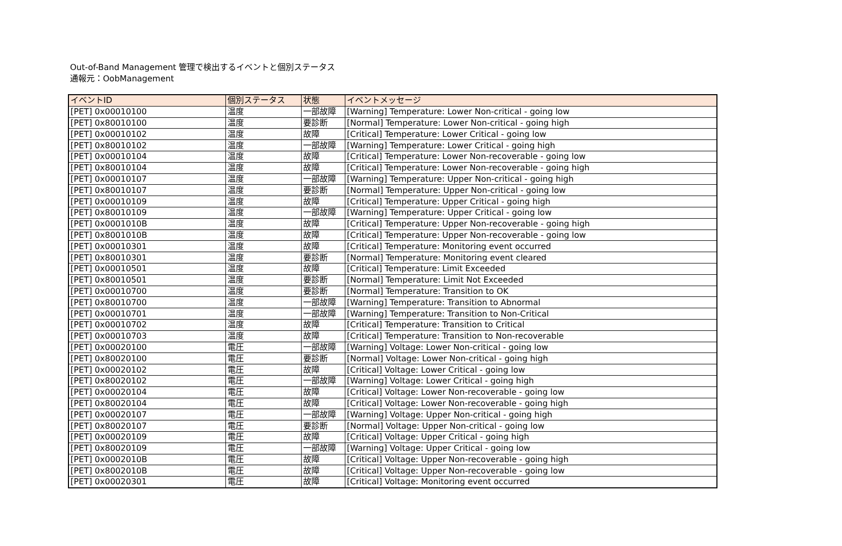Out-of-Band Management 管理で検出するイベントと個別ステータス
通報元：OobManagement
| イベントID | 個別ステータス | 状態 | イベントメッセージ |
| --- | --- | --- | --- |
| [PET] 0x00010100 | 温度 | 一部故障 | [Warning] Temperature: Lower Non-critical - going low |
| [PET] 0x80010100 | 温度 | 要診断 | [Normal] Temperature: Lower Non-critical - going high |
| [PET] 0x00010102 | 温度 | 故障 | [Critical] Temperature: Lower Critical - going low |
| [PET] 0x80010102 | 温度 | 一部故障 | [Warning] Temperature: Lower Critical - going high |
| [PET] 0x00010104 | 温度 | 故障 | [Critical] Temperature: Lower Non-recoverable - going low |
| [PET] 0x80010104 | 温度 | 故障 | [Critical] Temperature: Lower Non-recoverable - going high |
| [PET] 0x00010107 | 温度 | 一部故障 | [Warning] Temperature: Upper Non-critical - going high |
| [PET] 0x80010107 | 温度 | 要診断 | [Normal] Temperature: Upper Non-critical - going low |
| [PET] 0x00010109 | 温度 | 故障 | [Critical] Temperature: Upper Critical - going high |
| [PET] 0x80010109 | 温度 | 一部故障 | [Warning] Temperature: Upper Critical - going low |
| [PET] 0x0001010B | 温度 | 故障 | [Critical] Temperature: Upper Non-recoverable - going high |
| [PET] 0x8001010B | 温度 | 故障 | [Critical] Temperature: Upper Non-recoverable - going low |
| [PET] 0x00010301 | 温度 | 故障 | [Critical] Temperature: Monitoring event occurred |
| [PET] 0x80010301 | 温度 | 要診断 | [Normal] Temperature: Monitoring event cleared |
| [PET] 0x00010501 | 温度 | 故障 | [Critical] Temperature: Limit Exceeded |
| [PET] 0x80010501 | 温度 | 要診断 | [Normal] Temperature: Limit Not Exceeded |
| [PET] 0x00010700 | 温度 | 要診断 | [Normal] Temperature: Transition to OK |
| [PET] 0x80010700 | 温度 | 一部故障 | [Warning] Temperature: Transition to Abnormal |
| [PET] 0x00010701 | 温度 | 一部故障 | [Warning] Temperature: Transition to Non-Critical |
| [PET] 0x00010702 | 温度 | 故障 | [Critical] Temperature: Transition to Critical |
| [PET] 0x00010703 | 温度 | 故障 | [Critical] Temperature: Transition to Non-recoverable |
| [PET] 0x00020100 | 電圧 | 一部故障 | [Warning] Voltage: Lower Non-critical - going low |
| [PET] 0x80020100 | 電圧 | 要診断 | [Normal] Voltage: Lower Non-critical - going high |
| [PET] 0x00020102 | 電圧 | 故障 | [Critical] Voltage: Lower Critical - going low |
| [PET] 0x80020102 | 電圧 | 一部故障 | [Warning] Voltage: Lower Critical - going high |
| [PET] 0x00020104 | 電圧 | 故障 | [Critical] Voltage: Lower Non-recoverable - going low |
| [PET] 0x80020104 | 電圧 | 故障 | [Critical] Voltage: Lower Non-recoverable - going high |
| [PET] 0x00020107 | 電圧 | 一部故障 | [Warning] Voltage: Upper Non-critical - going high |
| [PET] 0x80020107 | 電圧 | 要診断 | [Normal] Voltage: Upper Non-critical - going low |
| [PET] 0x00020109 | 電圧 | 故障 | [Critical] Voltage: Upper Critical - going high |
| [PET] 0x80020109 | 電圧 | 一部故障 | [Warning] Voltage: Upper Critical - going low |
| [PET] 0x0002010B | 電圧 | 故障 | [Critical] Voltage: Upper Non-recoverable - going high |
| [PET] 0x8002010B | 電圧 | 故障 | [Critical] Voltage: Upper Non-recoverable - going low |
| [PET] 0x00020301 | 電圧 | 故障 | [Critical] Voltage: Monitoring event occurred |